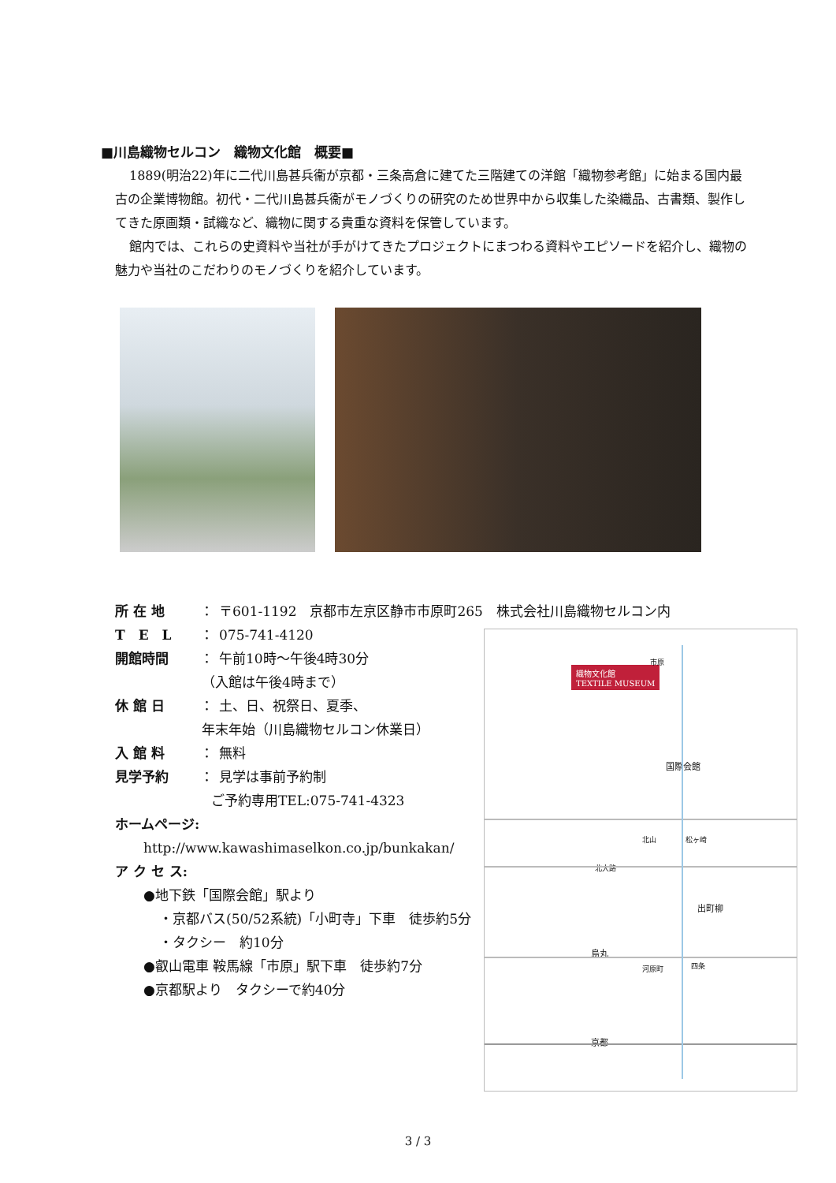■川島織物セルコン　織物文化館　概要■
1889(明治22)年に二代川島甚兵衞が京都・三条高倉に建てた三階建ての洋館「織物参考館」に始まる国内最古の企業博物館。初代・二代川島甚兵衞がモノづくりの研究のため世界中から収集した染織品、古書類、製作してきた原画類・試織など、織物に関する貴重な資料を保管しています。
館内では、これらの史資料や当社が手がけてきたプロジェクトにまつわる資料やエピソードを紹介し、織物の魅力や当社のこだわりのモノづくりを紹介しています。
所 在 地 ： 〒601-1192　京都市左京区静市市原町265　株式会社川島織物セルコン内
T　E　L ： 075-741-4120
開館時間 ： 午前10時～午後4時30分
（入館は午後4時まで）
休 館 日 ： 土、日、祝祭日、夏季、
年末年始（川島織物セルコン休業日）
入 館 料 ： 無料
見学予約 ： 見学は事前予約制
ご予約専用TEL:075-741-4323
ホームページ:
http://www.kawashimaselkon.co.jp/bunkakan/
ア ク セ ス:
●地下鉄「国際会館」駅より
・京都バス(50/52系統)「小町寺」下車　徒歩約5分
・タクシー　約10分
●叡山電車 鞍馬線「市原」駅下車　徒歩約7分
●京都駅より　タクシーで約40分
織物文化館
TEXTILE MUSEUM
市原
国際会館
北山 松ヶ崎
北大路
出町柳
烏丸
河原町 四条
京都
3 / 3